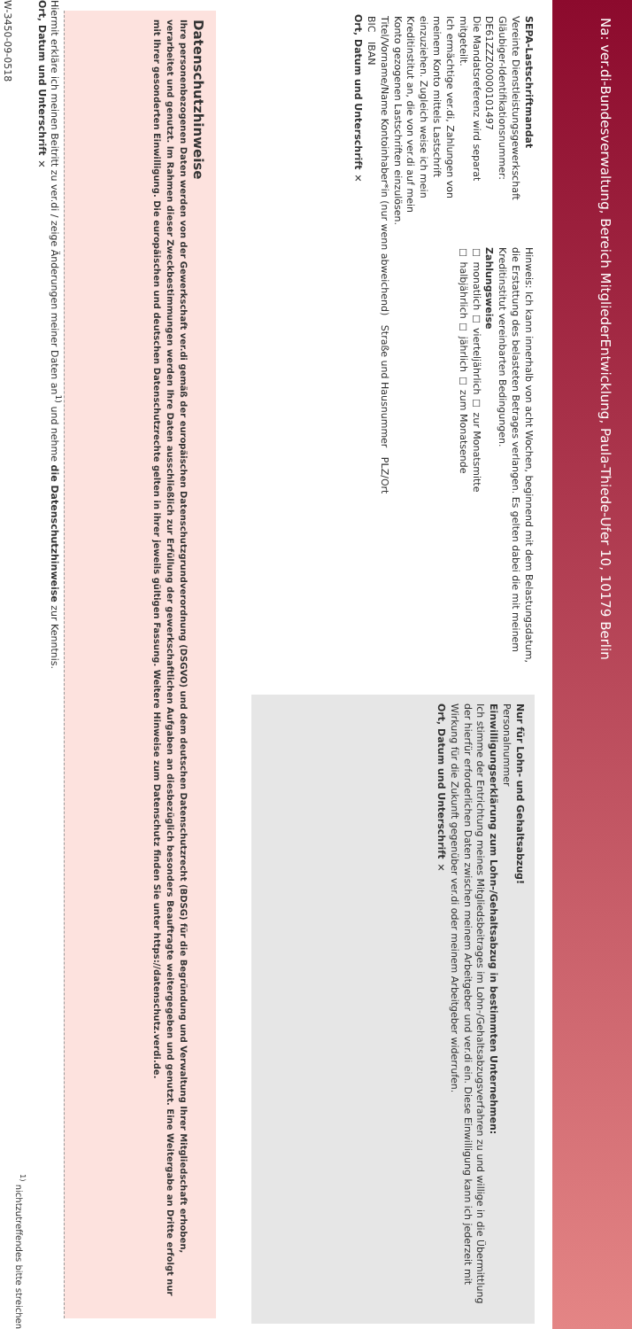Na: ver.di-Bundesverwaltung, Bereich MitgliederEntwicklung, Paula-Thiede-Ufer 10, 10179 Berlin
SEPA-Lastschriftmandat
Vereinte Dienstleistungsgewerkschaft
Gläubiger-Identifikationsnummer: DE61ZZZ00000101497
Die Mandatsreferenz wird separat mitgeteilt.
Ich ermächtige ver.di, Zahlungen von meinem Konto mittels Lastschrift einzuziehen. Zugleich weise ich mein Kreditinstitut an, die von ver.di auf mein Konto gezogenen Lastschriften einzulösen.
Hinweis: Ich kann innerhalb von acht Wochen, beginnend mit dem Belastungsdatum, die Erstattung des belasteten Betrages verlangen. Es gelten dabei die mit meinem Kreditinstitut vereinbarten Bedingungen.
Zahlungsweise
☐ monatlich ☐ vierteljährlich ☐ zur Monatsmitte
☐ halbjährlich ☐ jährlich ☐ zum Monatsende
Titel/Vorname/Name Kontoinhaber*in (nur wenn abweichend) Straße und Hausnummer PLZ/Ort
BIC IBAN
Ort, Datum und Unterschrift ✕
Nur für Lohn- und Gehaltsabzug!
Personalnummer
Einwilligungserklärung zum Lohn-/Gehaltsabzug in bestimmten Unternehmen:
Ich stimme der Entrichtung meines Mitgliedsbeitrages im Lohn-/Gehaltsabzugsverfahren zu und willige in die Übermittlung der hierfür erforderlichen Daten zwischen meinem Arbeitgeber und ver.di ein. Diese Einwilligung kann ich jederzeit mit Wirkung für die Zukunft gegenüber ver.di oder meinem Arbeitgeber widerrufen.
Ort, Datum und Unterschrift ✕
Datenschutzhinweise
Ihre personenbezogenen Daten werden von der Gewerkschaft ver.di gemäß der europäischen Datenschutzgrundverordnung (DSGVO) und dem deutschen Datenschutzrecht (BDSG) für die Begründung und Verwaltung Ihrer Mitgliedschaft erhoben, verarbeitet und genutzt. Im Rahmen dieser Zweckbestimmungen werden Ihre Daten ausschließlich zur Erfüllung der gewerkschaftlichen Aufgaben an diesbezüglich besonders Beauftragte weitergegeben und genutzt. Eine Weitergabe an Dritte erfolgt nur mit Ihrer gesonderten Einwilligung. Die europäischen und deutschen Datenschutzrechte gelten in ihrer jeweils gültigen Fassung. Weitere Hinweise zum Datenschutz finden Sie unter https://datenschutz.verdi.de.
Hiermit erkläre ich meinen Beitritt zu ver.di / zeige Änderungen meiner Daten an<sup>1)</sup> und nehme die Datenschutzhinweise zur Kenntnis.
Ort, Datum und Unterschrift ✕
<sup>1)</sup> nichtzutreffendes bitte streichen
W-3450-09-0518